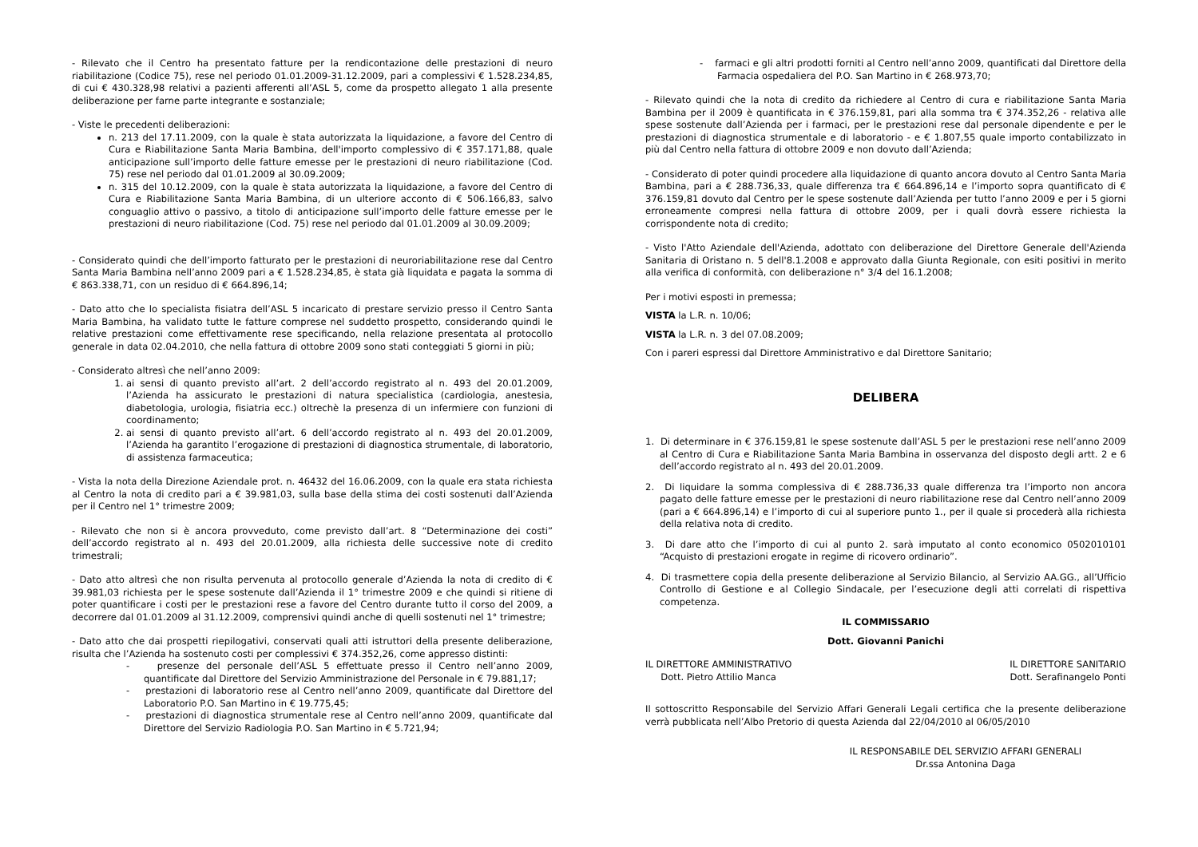- Rilevato che il Centro ha presentato fatture per la rendicontazione delle prestazioni di neuro riabilitazione (Codice 75), rese nel periodo 01.01.2009-31.12.2009, pari a complessivi € 1.528.234,85, di cui € 430.328,98 relativi a pazienti afferenti all’ASL 5, come da prospetto allegato 1 alla presente deliberazione per farne parte integrante e sostanziale;
- Viste le precedenti deliberazioni:
n. 213 del 17.11.2009, con la quale è stata autorizzata la liquidazione, a favore del Centro di Cura e Riabilitazione Santa Maria Bambina, dell'importo complessivo di € 357.171,88, quale anticipazione sull’importo delle fatture emesse per le prestazioni di neuro riabilitazione (Cod. 75) rese nel periodo dal 01.01.2009 al 30.09.2009;
n. 315 del 10.12.2009, con la quale è stata autorizzata la liquidazione, a favore del Centro di Cura e Riabilitazione Santa Maria Bambina, di un ulteriore acconto di € 506.166,83, salvo conguaglio attivo o passivo, a titolo di anticipazione sull’importo delle fatture emesse per le prestazioni di neuro riabilitazione (Cod. 75) rese nel periodo dal 01.01.2009 al 30.09.2009;
- Considerato quindi che dell’importo fatturato per le prestazioni di neuroriabilitazione rese dal Centro Santa Maria Bambina nell’anno 2009 pari a € 1.528.234,85, è stata già liquidata e pagata la somma di € 863.338,71, con un residuo di € 664.896,14;
- Dato atto che lo specialista fisiatra dell’ASL 5 incaricato di prestare servizio presso il Centro Santa Maria Bambina, ha validato tutte le fatture comprese nel suddetto prospetto, considerando quindi le relative prestazioni come effettivamente rese specificando, nella relazione presentata al protocollo generale in data 02.04.2010, che nella fattura di ottobre 2009 sono stati conteggiati 5 giorni in più;
- Considerato altresì che nell’anno 2009:
1. ai sensi di quanto previsto all’art. 2 dell’accordo registrato al n. 493 del 20.01.2009, l’Azienda ha assicurato le prestazioni di natura specialistica (cardiologia, anestesia, diabetologia, urologia, fisiatria ecc.) oltrechè la presenza di un infermiere con funzioni di coordinamento;
2. ai sensi di quanto previsto all’art. 6 dell’accordo registrato al n. 493 del 20.01.2009, l’Azienda ha garantito l’erogazione di prestazioni di diagnostica strumentale, di laboratorio, di assistenza farmaceutica;
- Vista la nota della Direzione Aziendale prot. n. 46432 del 16.06.2009, con la quale era stata richiesta al Centro la nota di credito pari a € 39.981,03, sulla base della stima dei costi sostenuti dall’Azienda per il Centro nel 1° trimestre 2009;
- Rilevato che non si è ancora provveduto, come previsto dall’art. 8 “Determinazione dei costi” dell’accordo registrato al n. 493 del 20.01.2009, alla richiesta delle successive note di credito trimestrali;
- Dato atto altresì che non risulta pervenuta al protocollo generale d’Azienda la nota di credito di € 39.981,03 richiesta per le spese sostenute dall’Azienda il 1° trimestre 2009 e che quindi si ritiene di poter quantificare i costi per le prestazioni rese a favore del Centro durante tutto il corso del 2009, a decorrere dal 01.01.2009 al 31.12.2009, comprensivi quindi anche di quelli sostenuti nel 1° trimestre;
- Dato atto che dai prospetti riepilogativi, conservati quali atti istruttori della presente deliberazione, risulta che l’Azienda ha sostenuto costi per complessivi € 374.352,26, come appresso distinti:
- presenze del personale dell’ASL 5 effettuate presso il Centro nell’anno 2009, quantificate dal Direttore del Servizio Amministrazione del Personale in € 79.881,17;
- prestazioni di laboratorio rese al Centro nell’anno 2009, quantificate dal Direttore del Laboratorio P.O. San Martino in € 19.775,45;
- prestazioni di diagnostica strumentale rese al Centro nell’anno 2009, quantificate dal Direttore del Servizio Radiologia P.O. San Martino in € 5.721,94;
- farmaci e gli altri prodotti forniti al Centro nell’anno 2009, quantificati dal Direttore della Farmacia ospedaliera del P.O. San Martino in € 268.973,70;
- Rilevato quindi che la nota di credito da richiedere al Centro di cura e riabilitazione Santa Maria Bambina per il 2009 è quantificata in € 376.159,81, pari alla somma tra € 374.352,26 - relativa alle spese sostenute dall’Azienda per i farmaci, per le prestazioni rese dal personale dipendente e per le prestazioni di diagnostica strumentale e di laboratorio - e € 1.807,55 quale importo contabilizzato in più dal Centro nella fattura di ottobre 2009 e non dovuto dall’Azienda;
- Considerato di poter quindi procedere alla liquidazione di quanto ancora dovuto al Centro Santa Maria Bambina, pari a € 288.736,33, quale differenza tra € 664.896,14 e l’importo sopra quantificato di € 376.159,81 dovuto dal Centro per le spese sostenute dall’Azienda per tutto l’anno 2009 e per i 5 giorni erroneamente compresi nella fattura di ottobre 2009, per i quali dovrà essere richiesta la corrispondente nota di credito;
- Visto l'Atto Aziendale dell'Azienda, adottato con deliberazione del Direttore Generale dell'Azienda Sanitaria di Oristano n. 5 dell'8.1.2008 e approvato dalla Giunta Regionale, con esiti positivi in merito alla verifica di conformità, con deliberazione n° 3/4 del 16.1.2008;
Per i motivi esposti in premessa;
VISTA la L.R. n. 10/06;
VISTA la L.R. n. 3 del 07.08.2009;
Con i pareri espressi dal Direttore Amministrativo e dal Direttore Sanitario;
DELIBERA
1. Di determinare in € 376.159,81 le spese sostenute dall’ASL 5 per le prestazioni rese nell’anno 2009 al Centro di Cura e Riabilitazione Santa Maria Bambina in osservanza del disposto degli artt. 2 e 6 dell’accordo registrato al n. 493 del 20.01.2009.
2. Di liquidare la somma complessiva di € 288.736,33 quale differenza tra l’importo non ancora pagato delle fatture emesse per le prestazioni di neuro riabilitazione rese dal Centro nell’anno 2009 (pari a € 664.896,14) e l’importo di cui al superiore punto 1., per il quale si procederà alla richiesta della relativa nota di credito.
3. Di dare atto che l’importo di cui al punto 2. sarà imputato al conto economico 0502010101 “Acquisto di prestazioni erogate in regime di ricovero ordinario”.
4. Di trasmettere copia della presente deliberazione al Servizio Bilancio, al Servizio AA.GG., all’Ufficio Controllo di Gestione e al Collegio Sindacale, per l’esecuzione degli atti correlati di rispettiva competenza.
IL COMMISSARIO
Dott. Giovanni Panichi
IL DIRETTORE AMMINISTRATIVO
Dott. Pietro Attilio Manca
IL DIRETTORE SANITARIO
Dott. Serafinangelo Ponti
Il sottoscritto Responsabile del Servizio Affari Generali Legali certifica che la presente deliberazione verrà pubblicata nell’Albo Pretorio di questa Azienda dal 22/04/2010 al 06/05/2010
IL RESPONSABILE DEL SERVIZIO AFFARI GENERALI
Dr.ssa Antonina Daga